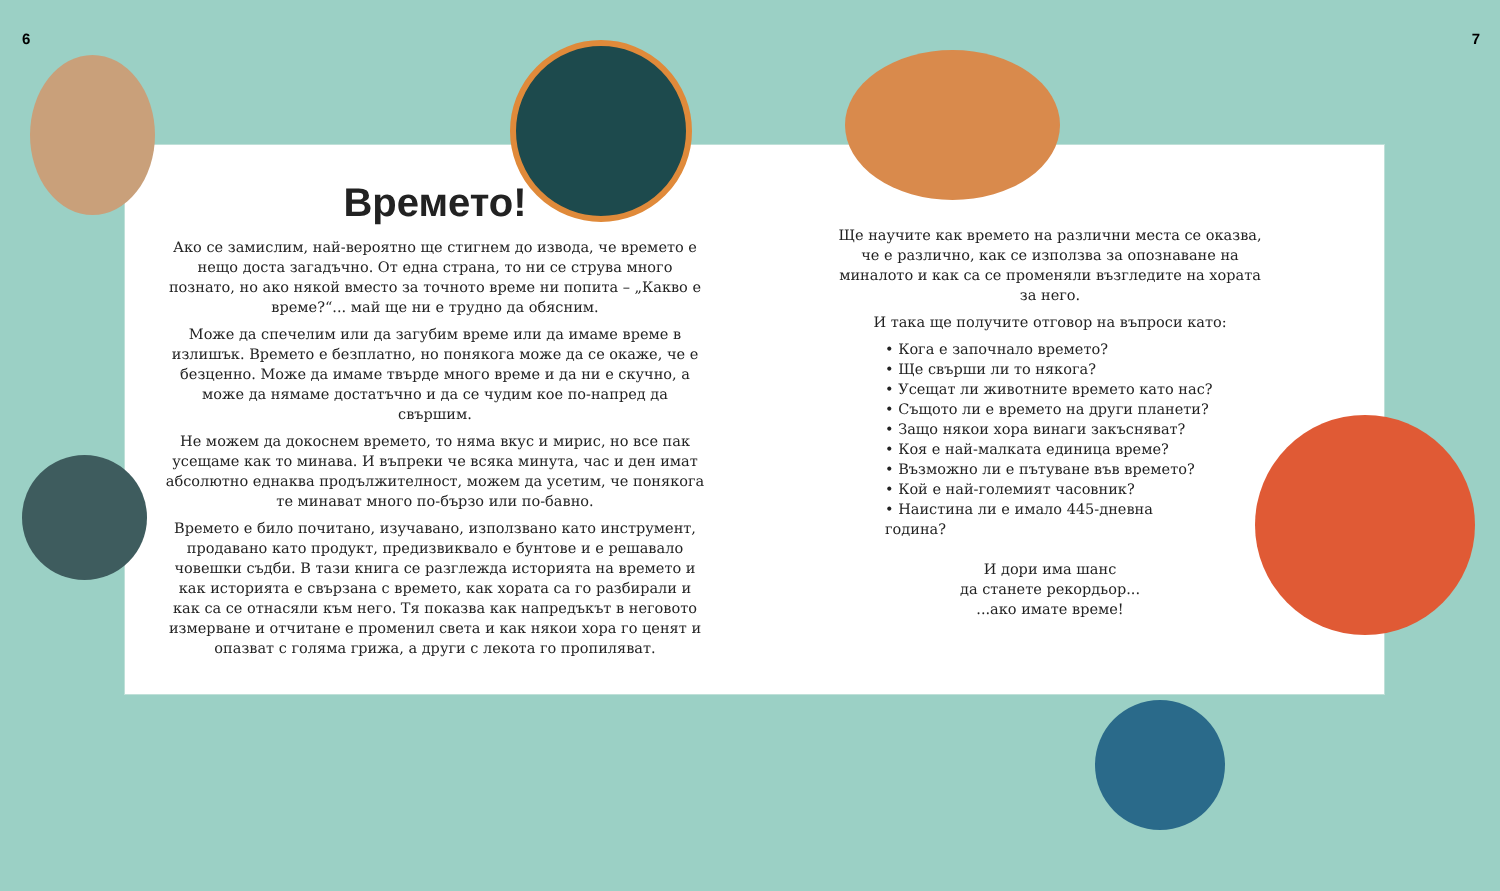6 7
Времето!
Ако се замислим, най-вероятно ще стигнем до извода, че времето е нещо доста загадъчно. От една страна, то ни се струва много познато, но ако някой вместо за точното време ни попита – „Какво е време?“... май ще ни е трудно да обясним.
Може да спечелим или да загубим време или да имаме време в излишък. Времето е безплатно, но понякога може да се окаже, че е безценно. Може да имаме твърде много време и да ни е скучно, а може да нямаме достатъчно и да се чудим кое по-напред да свършим.
Не можем да докоснем времето, то няма вкус и мирис, но все пак усещаме как то минава. И въпреки че всяка минута, час и ден имат абсолютно еднаква продължителност, можем да усетим, че понякога те минават много по-бързо или по-бавно.
Времето е било почитано, изучавано, използвано като инструмент, продавано като продукт, предизвиквало е бунтове и е решавало човешки съдби. В тази книга се разглежда историята на времето и как историята е свързана с времето, как хората са го разбирали и как са се отнасяли към него. Тя показва как напредъкът в неговото измерване и отчитане е променил света и как някои хора го ценят и опазват с голяма грижа, а други с лекота го пропиляват.
Ще научите как времето на различни места се оказва, че е различно, как се използва за опознаване на миналото и как са се променяли възгледите на хората за него.
И така ще получите отговор на въпроси като:
• Кога е започнало времето?
• Ще свърши ли то някога?
• Усещат ли животните времето като нас?
• Същото ли е времето на други планети?
• Защо някои хора винаги закъсняват?
• Коя е най-малката единица време?
• Възможно ли е пътуване във времето?
• Кой е най-големият часовник?
• Наистина ли е имало 445-дневна година?
И дори има шанс
да станете рекордьор...
...ако имате време!